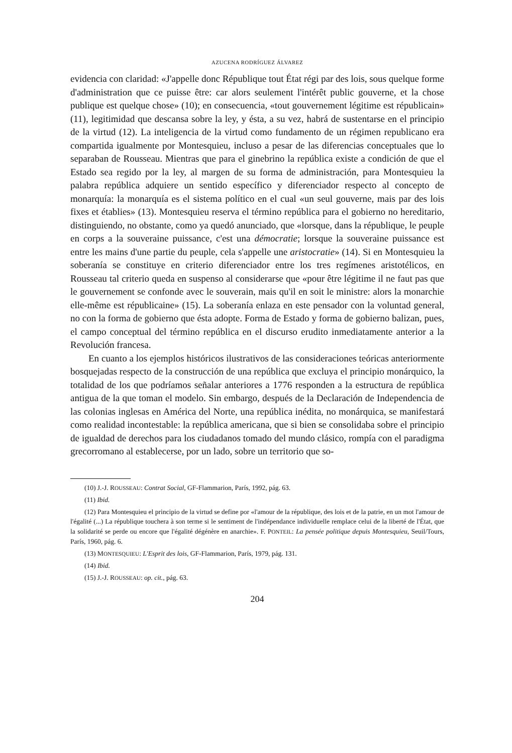AZUCENA RODRÍGUEZ ÁLVAREZ
evidencia con claridad: «J'appelle donc République tout État régi par des lois, sous quelque forme d'administration que ce puisse être: car alors seulement l'intérêt public gouverne, et la chose publique est quelque chose» (10); en consecuencia, «tout gouvernement légitime est républicain» (11), legitimidad que descansa sobre la ley, y ésta, a su vez, habrá de sustentarse en el principio de la virtud (12). La inteligencia de la virtud como fundamento de un régimen republicano era compartida igualmente por Montesquieu, incluso a pesar de las diferencias conceptuales que lo separaban de Rousseau. Mientras que para el ginebrino la república existe a condición de que el Estado sea regido por la ley, al margen de su forma de administración, para Montesquieu la palabra república adquiere un sentido específico y diferenciador respecto al concepto de monarquía: la monarquía es el sistema político en el cual «un seul gouverne, mais par des lois fixes et établies» (13). Montesquieu reserva el término república para el gobierno no hereditario, distinguiendo, no obstante, como ya quedó anunciado, que «lorsque, dans la république, le peuple en corps a la souveraine puissance, c'est una démocratie; lorsque la souveraine puissance est entre les mains d'une partie du peuple, cela s'appelle une aristocratie» (14). Si en Montesquieu la soberanía se constituye en criterio diferenciador entre los tres regímenes aristotélicos, en Rousseau tal criterio queda en suspenso al considerarse que «pour être légitime il ne faut pas que le gouvernement se confonde avec le souverain, mais qu'il en soit le ministre: alors la monarchie elle-même est républicaine» (15). La soberanía enlaza en este pensador con la voluntad general, no con la forma de gobierno que ésta adopte. Forma de Estado y forma de gobierno balizan, pues, el campo conceptual del término república en el discurso erudito inmediatamente anterior a la Revolución francesa.
En cuanto a los ejemplos históricos ilustrativos de las consideraciones teóricas anteriormente bosquejadas respecto de la construcción de una república que excluya el principio monárquico, la totalidad de los que podríamos señalar anteriores a 1776 responden a la estructura de república antigua de la que toman el modelo. Sin embargo, después de la Declaración de Independencia de las colonias inglesas en América del Norte, una república inédita, no monárquica, se manifestará como realidad incontestable: la república americana, que si bien se consolidaba sobre el principio de igualdad de derechos para los ciudadanos tomado del mundo clásico, rompía con el paradigma grecorromano al establecerse, por un lado, sobre un territorio que so-
(10) J.-J. ROUSSEAU: Contrat Social, GF-Flammarion, París, 1992, pág. 63.
(11) Ibid.
(12) Para Montesquieu el principio de la virtud se define por «l'amour de la république, des lois et de la patrie, en un mot l'amour de l'égalité (...) La république touchera à son terme si le sentiment de l'indépendance individuelle remplace celui de la liberté de l'État, que la solidarité se perde ou encore que l'égalité dégénère en anarchie». F. PONTEIL: La pensée politique depuis Montesquieu, Seuil/Tours, París, 1960, pág. 6.
(13) MONTESQUIEU: L'Esprit des lois, GF-Flammarion, París, 1979, pág. 131.
(14) Ibid.
(15) J.-J. ROUSSEAU: op. cit., pág. 63.
204